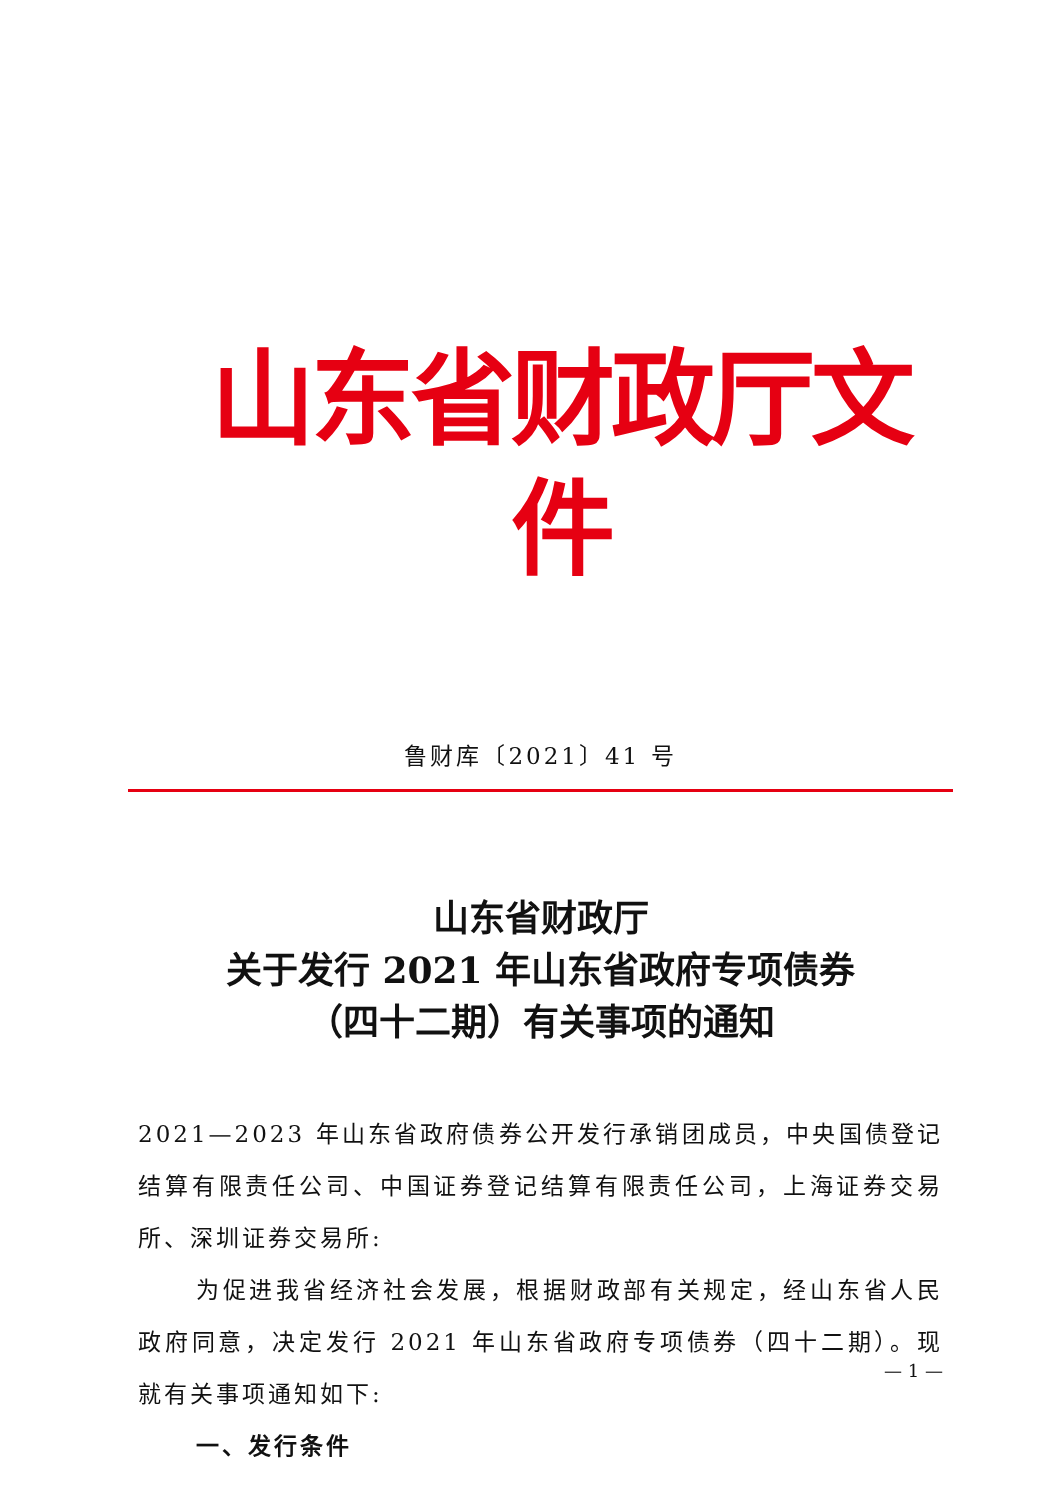山东省财政厅文件
鲁财库〔2021〕41 号
山东省财政厅
关于发行 2021 年山东省政府专项债券
（四十二期）有关事项的通知
2021—2023 年山东省政府债券公开发行承销团成员，中央国债登记结算有限责任公司、中国证券登记结算有限责任公司，上海证券交易所、深圳证券交易所:
为促进我省经济社会发展，根据财政部有关规定，经山东省人民政府同意，决定发行 2021 年山东省政府专项债券（四十二期）。现就有关事项通知如下:
一、发行条件
— 1 —